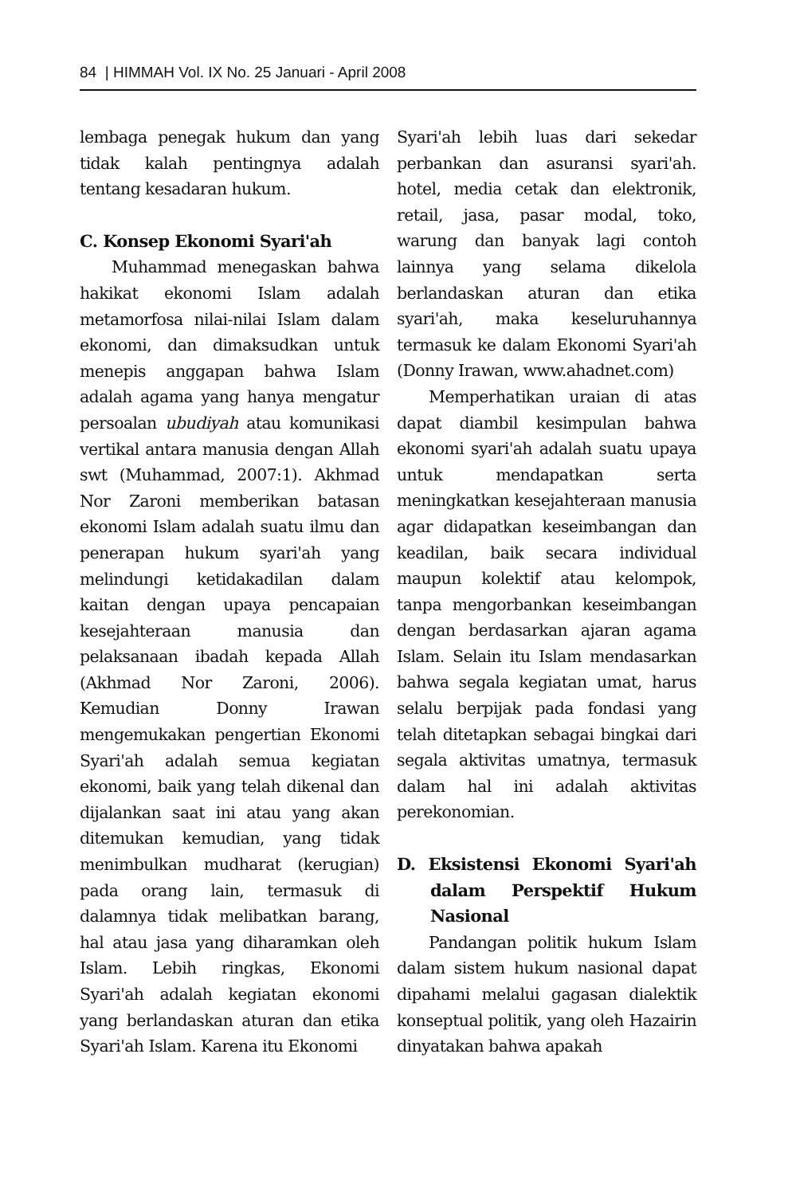84 | HIMMAH Vol. IX No. 25 Januari - April 2008
lembaga penegak hukum dan yang tidak kalah pentingnya adalah tentang kesadaran hukum.
C. Konsep Ekonomi Syari'ah
Muhammad menegaskan bahwa hakikat ekonomi Islam adalah metamorfosa nilai-nilai Islam dalam ekonomi, dan dimaksudkan untuk menepis anggapan bahwa Islam adalah agama yang hanya mengatur persoalan ubudiyah atau komunikasi vertikal antara manusia dengan Allah swt (Muhammad, 2007:1). Akhmad Nor Zaroni memberikan batasan ekonomi Islam adalah suatu ilmu dan penerapan hukum syari'ah yang melindungi ketidakadilan dalam kaitan dengan upaya pencapaian kesejahteraan manusia dan pelaksanaan ibadah kepada Allah (Akhmad Nor Zaroni, 2006). Kemudian Donny Irawan mengemukakan pengertian Ekonomi Syari'ah adalah semua kegiatan ekonomi, baik yang telah dikenal dan dijalankan saat ini atau yang akan ditemukan kemudian, yang tidak menimbulkan mudharat (kerugian) pada orang lain, termasuk di dalamnya tidak melibatkan barang, hal atau jasa yang diharamkan oleh Islam. Lebih ringkas, Ekonomi Syari'ah adalah kegiatan ekonomi yang berlandaskan aturan dan etika Syari'ah Islam. Karena itu Ekonomi
Syari'ah lebih luas dari sekedar perbankan dan asuransi syari'ah. hotel, media cetak dan elektronik, retail, jasa, pasar modal, toko, warung dan banyak lagi contoh lainnya yang selama dikelola berlandaskan aturan dan etika syari'ah, maka keseluruhannya termasuk ke dalam Ekonomi Syari'ah (Donny Irawan, www.ahadnet.com)
Memperhatikan uraian di atas dapat diambil kesimpulan bahwa ekonomi syari'ah adalah suatu upaya untuk mendapatkan serta meningkatkan kesejahteraan manusia agar didapatkan keseimbangan dan keadilan, baik secara individual maupun kolektif atau kelompok, tanpa mengorbankan keseimbangan dengan berdasarkan ajaran agama Islam. Selain itu Islam mendasarkan bahwa segala kegiatan umat, harus selalu berpijak pada fondasi yang telah ditetapkan sebagai bingkai dari segala aktivitas umatnya, termasuk dalam hal ini adalah aktivitas perekonomian.
D. Eksistensi Ekonomi Syari'ah dalam Perspektif Hukum Nasional
Pandangan politik hukum Islam dalam sistem hukum nasional dapat dipahami melalui gagasan dialektik konseptual politik, yang oleh Hazairin dinyatakan bahwa apakah